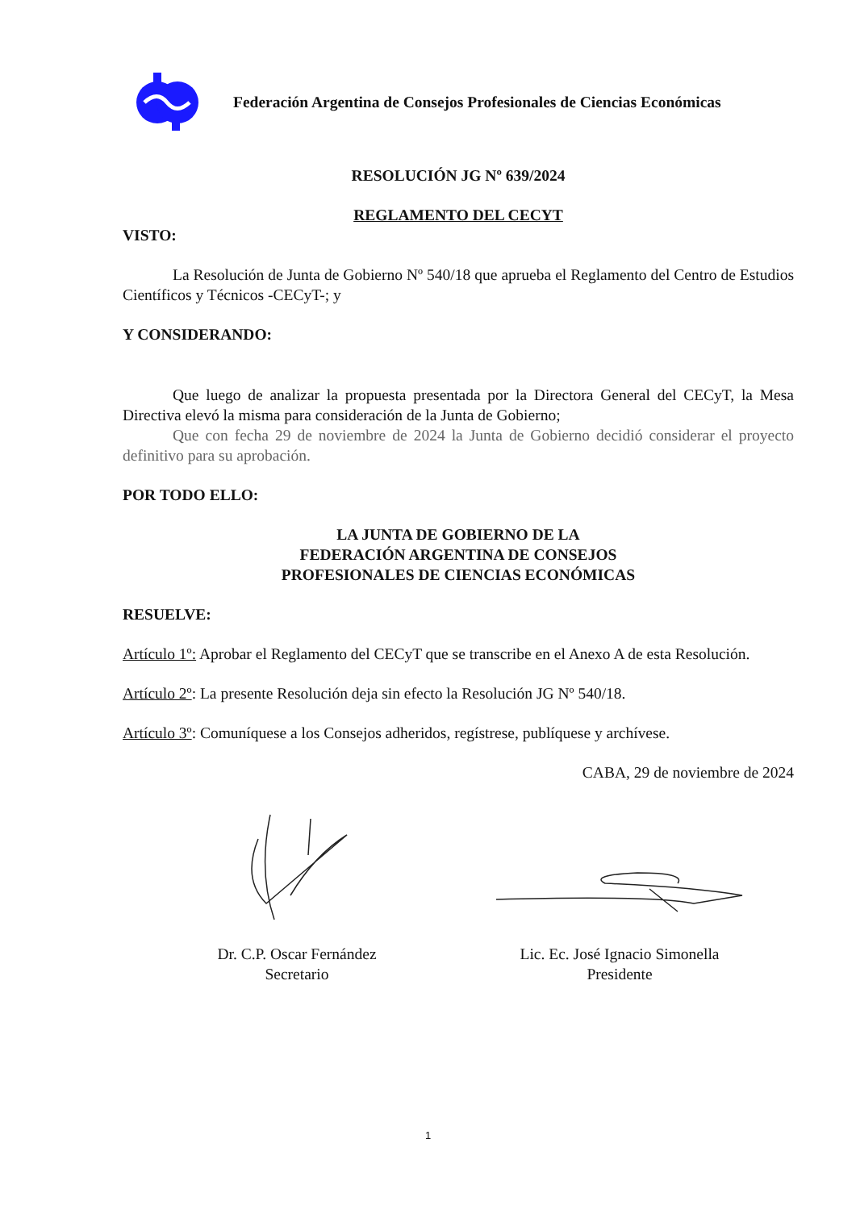Federación Argentina de Consejos Profesionales de Ciencias Económicas
RESOLUCIÓN JG Nº 639/2024
REGLAMENTO DEL CECYT
VISTO:
La Resolución de Junta de Gobierno Nº 540/18 que aprueba el Reglamento del Centro de Estudios Científicos y Técnicos -CECyT-; y
Y CONSIDERANDO:
Que luego de analizar la propuesta presentada por la Directora General del CECyT, la Mesa Directiva elevó la misma para consideración de la Junta de Gobierno;
Que con fecha 29 de noviembre de 2024 la Junta de Gobierno decidió considerar el proyecto definitivo para su aprobación.
POR TODO ELLO:
LA JUNTA DE GOBIERNO DE LA
FEDERACIÓN ARGENTINA DE CONSEJOS
PROFESIONALES DE CIENCIAS ECONÓMICAS
RESUELVE:
Artículo 1º: Aprobar el Reglamento del CECyT que se transcribe en el Anexo A de esta Resolución.
Artículo 2º: La presente Resolución deja sin efecto la Resolución JG Nº 540/18.
Artículo 3º: Comuníquese a los Consejos adheridos, regístrese, publíquese y archívese.
CABA, 29 de noviembre de 2024
Dr. C.P. Oscar Fernández
Secretario
Lic. Ec. José Ignacio Simonella
Presidente
1